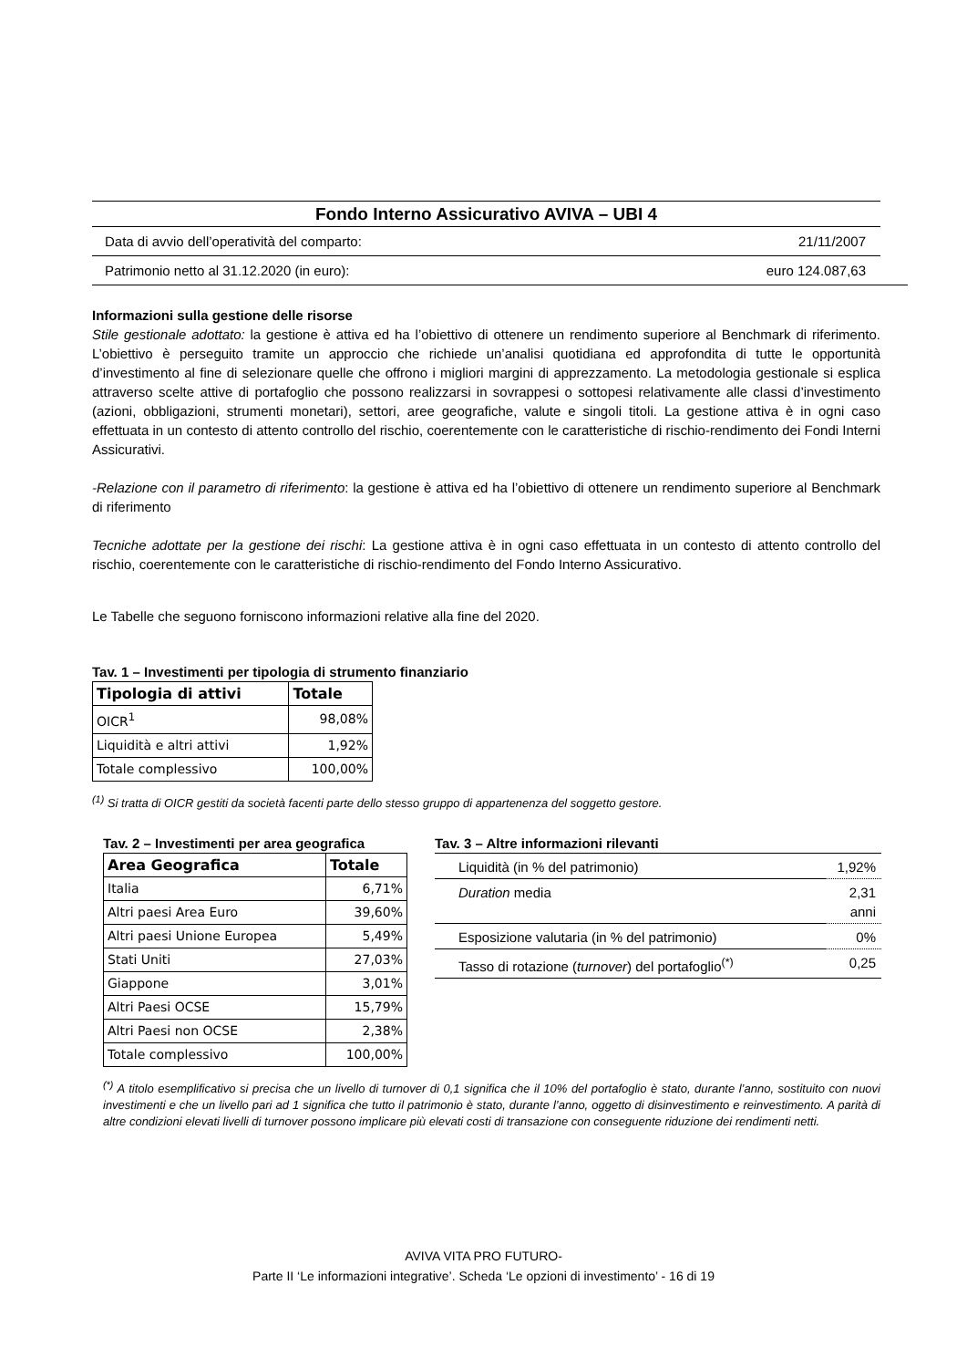Fondo Interno Assicurativo AVIVA – UBI 4
Data di avvio dell’operatività del comparto: 21/11/2007
Patrimonio netto al 31.12.2020 (in euro): euro 124.087,63
Informazioni sulla gestione delle risorse
Stile gestionale adottato: la gestione è attiva ed ha l’obiettivo di ottenere un rendimento superiore al Benchmark di riferimento. L’obiettivo è perseguito tramite un approccio che richiede un’analisi quotidiana ed approfondita di tutte le opportunità d’investimento al fine di selezionare quelle che offrono i migliori margini di apprezzamento. La metodologia gestionale si esplica attraverso scelte attive di portafoglio che possono realizzarsi in sovrappesi o sottopesi relativamente alle classi d’investimento (azioni, obbligazioni, strumenti monetari), settori, aree geografiche, valute e singoli titoli. La gestione attiva è in ogni caso effettuata in un contesto di attento controllo del rischio, coerentemente con le caratteristiche di rischio-rendimento dei Fondi Interni Assicurativi.
-Relazione con il parametro di riferimento: la gestione è attiva ed ha l’obiettivo di ottenere un rendimento superiore al Benchmark di riferimento
Tecniche adottate per la gestione dei rischi: La gestione attiva è in ogni caso effettuata in un contesto di attento controllo del rischio, coerentemente con le caratteristiche di rischio-rendimento del Fondo Interno Assicurativo.
Le Tabelle che seguono forniscono informazioni relative alla fine del 2020.
Tav. 1 – Investimenti per tipologia di strumento finanziario
| Tipologia di attivi | Totale |
| --- | --- |
| OICR<sup>1</sup> | 98,08% |
| Liquidità e altri attivi | 1,92% |
| Totale complessivo | 100,00% |
<sup>(1)</sup> Si tratta di OICR gestiti da società facenti parte dello stesso gruppo di appartenenza del soggetto gestore.
Tav. 2 – Investimenti per area geografica
| Area Geografica | Totale |
| --- | --- |
| Italia | 6,71% |
| Altri paesi Area Euro | 39,60% |
| Altri paesi Unione Europea | 5,49% |
| Stati Uniti | 27,03% |
| Giappone | 3,01% |
| Altri Paesi OCSE | 15,79% |
| Altri Paesi non OCSE | 2,38% |
| Totale complessivo | 100,00% |
Tav. 3 – Altre informazioni rilevanti
| Liquidità (in % del patrimonio) | 1,92% |
| Duration media | 2,31 anni |
| Esposizione valutaria (in % del patrimonio) | 0% |
| Tasso di rotazione ( turnover ) del portafoglio<sup>(*)</sup> | 0,25 |
<sup>(*)</sup> A titolo esemplificativo si precisa che un livello di turnover di 0,1 significa che il 10% del portafoglio è stato, durante l’anno, sostituito con nuovi investimenti e che un livello pari ad 1 significa che tutto il patrimonio è stato, durante l’anno, oggetto di disinvestimento e reinvestimento. A parità di altre condizioni elevati livelli di turnover possono implicare più elevati costi di transazione con conseguente riduzione dei rendimenti netti.
AVIVA VITA PRO FUTURO-
Parte II ‘Le informazioni integrative’. Scheda ‘Le opzioni di investimento’ - 16 di 19